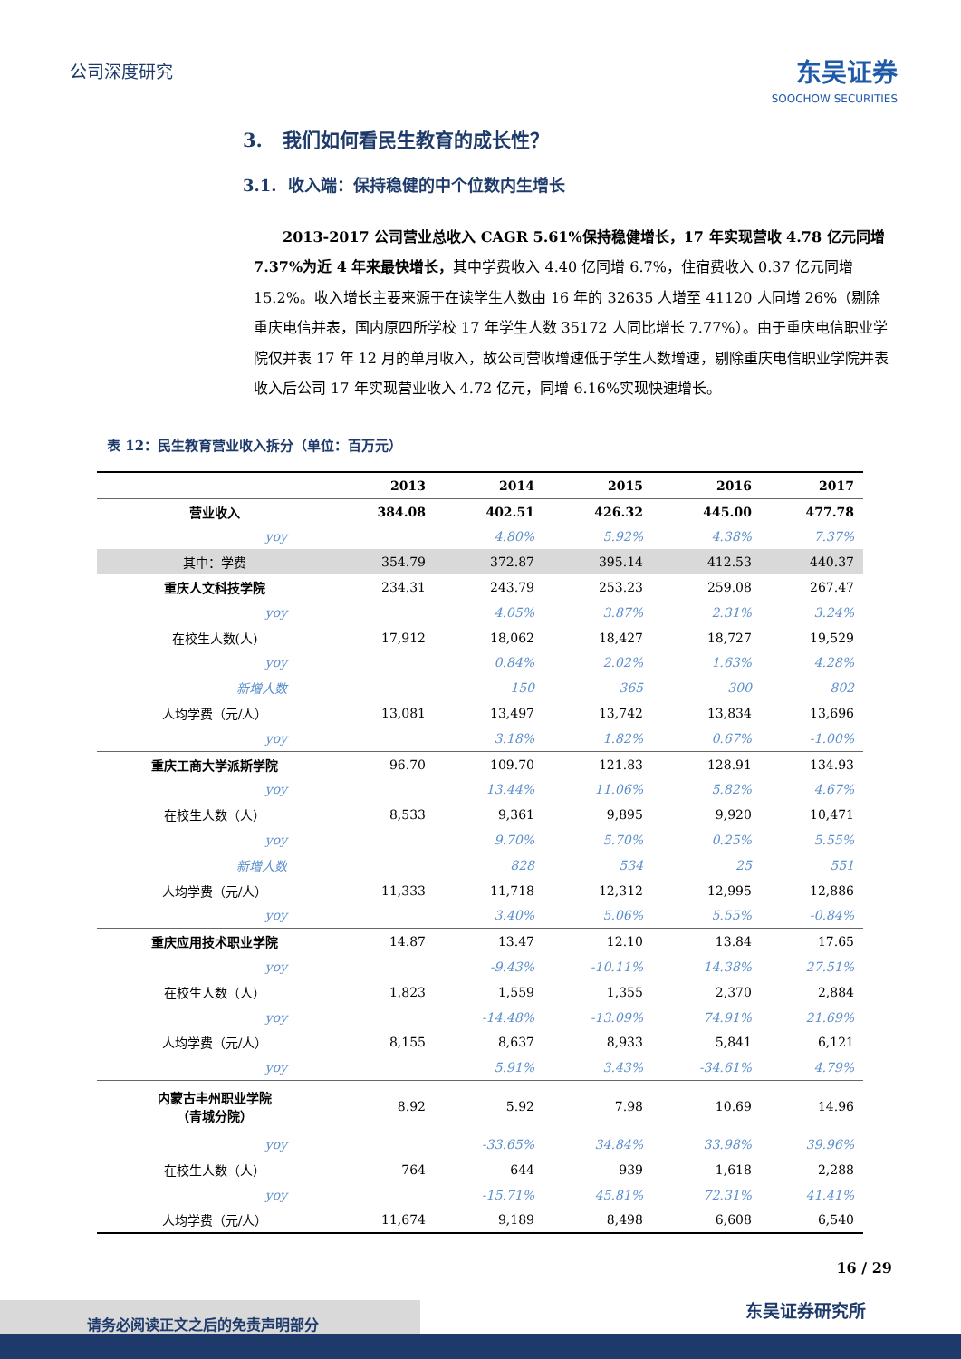公司深度研究
东吴证券
SOOCHOW SECURITIES
3. 我们如何看民生教育的成长性？
3.1. 收入端：保持稳健的中个位数内生增长
2013-2017 公司营业总收入 CAGR 5.61%保持稳健增长，17 年实现营收 4.78 亿元同增 7.37%为近 4 年来最快增长，其中学费收入 4.40 亿同增 6.7%，住宿费收入 0.37 亿元同增 15.2%。收入增长主要来源于在读学生人数由 16 年的 32635 人增至 41120 人同增 26%（剔除重庆电信并表，国内原四所学校 17 年学生人数 35172 人同比增长 7.77%）。由于重庆电信职业学院仅并表 17 年 12 月的单月收入，故公司营收增速低于学生人数增速，剔除重庆电信职业学院并表收入后公司 17 年实现营业收入 4.72 亿元，同增 6.16%实现快速增长。
表 12：民生教育营业收入拆分（单位：百万元）
| | 2013 | 2014 | 2015 | 2016 | 2017 |
| --- | --- | --- | --- | --- | --- |
| 营业收入 | 384.08 | 402.51 | 426.32 | 445.00 | 477.78 |
| yoy | | 4.80% | 5.92% | 4.38% | 7.37% |
| 其中：学费 | 354.79 | 372.87 | 395.14 | 412.53 | 440.37 |
| 重庆人文科技学院 | 234.31 | 243.79 | 253.23 | 259.08 | 267.47 |
| yoy | | 4.05% | 3.87% | 2.31% | 3.24% |
| 在校生人数(人) | 17,912 | 18,062 | 18,427 | 18,727 | 19,529 |
| yoy | | 0.84% | 2.02% | 1.63% | 4.28% |
| 新增人数 | | 150 | 365 | 300 | 802 |
| 人均学费（元/人） | 13,081 | 13,497 | 13,742 | 13,834 | 13,696 |
| yoy | | 3.18% | 1.82% | 0.67% | -1.00% |
| 重庆工商大学派斯学院 | 96.70 | 109.70 | 121.83 | 128.91 | 134.93 |
| yoy | | 13.44% | 11.06% | 5.82% | 4.67% |
| 在校生人数（人） | 8,533 | 9,361 | 9,895 | 9,920 | 10,471 |
| yoy | | 9.70% | 5.70% | 0.25% | 5.55% |
| 新增人数 | | 828 | 534 | 25 | 551 |
| 人均学费（元/人） | 11,333 | 11,718 | 12,312 | 12,995 | 12,886 |
| yoy | | 3.40% | 5.06% | 5.55% | -0.84% |
| 重庆应用技术职业学院 | 14.87 | 13.47 | 12.10 | 13.84 | 17.65 |
| yoy | | -9.43% | -10.11% | 14.38% | 27.51% |
| 在校生人数（人） | 1,823 | 1,559 | 1,355 | 2,370 | 2,884 |
| yoy | | -14.48% | -13.09% | 74.91% | 21.69% |
| 人均学费（元/人） | 8,155 | 8,637 | 8,933 | 5,841 | 6,121 |
| yoy | | 5.91% | 3.43% | -34.61% | 4.79% |
| 内蒙古丰州职业学院 （青城分院） | 8.92 | 5.92 | 7.98 | 10.69 | 14.96 |
| yoy | | -33.65% | 34.84% | 33.98% | 39.96% |
| 在校生人数（人） | 764 | 644 | 939 | 1,618 | 2,288 |
| yoy | | -15.71% | 45.81% | 72.31% | 41.41% |
| 人均学费（元/人） | 11,674 | 9,189 | 8,498 | 6,608 | 6,540 |
16 / 29
东吴证券研究所 请务必阅读正文之后的免责声明部分